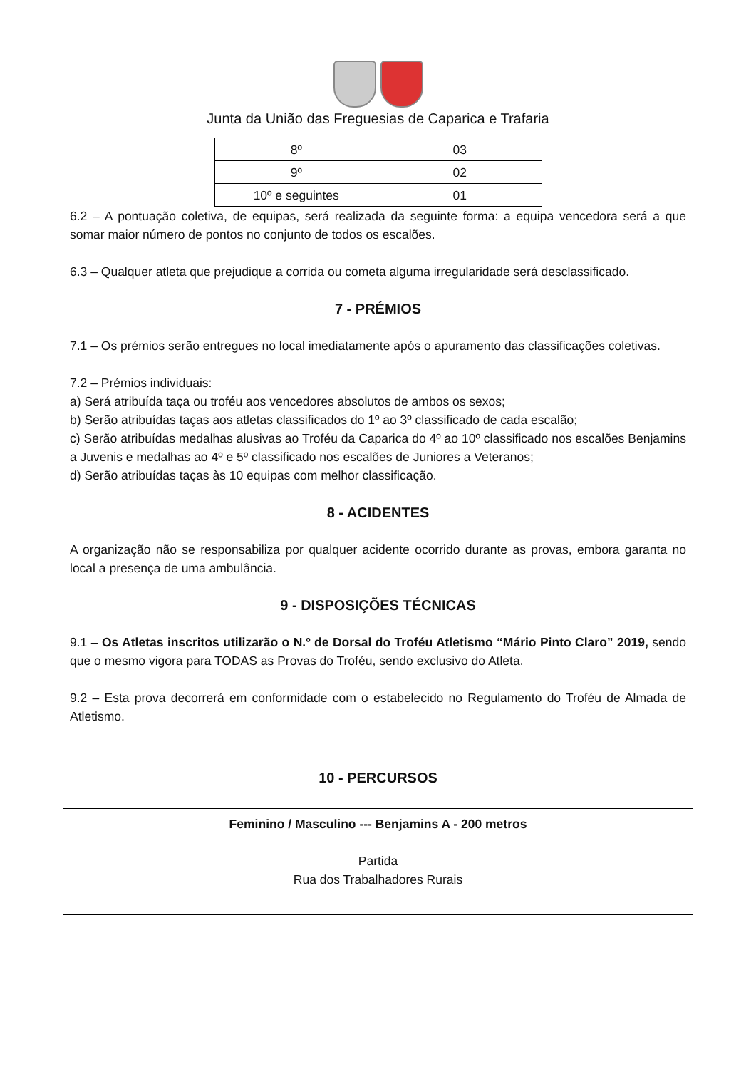Junta da União das Freguesias de Caparica e Trafaria
| 8º | 03 |
| 9º | 02 |
| 10º e seguintes | 01 |
6.2 – A pontuação coletiva, de equipas, será realizada da seguinte forma: a equipa vencedora será a que somar maior número de pontos no conjunto de todos os escalões.
6.3 – Qualquer atleta que prejudique a corrida ou cometa alguma irregularidade será desclassificado.
7 - PRÉMIOS
7.1 – Os prémios serão entregues no local imediatamente após o apuramento das classificações coletivas.
7.2 – Prémios individuais:
a) Será atribuída taça ou troféu aos vencedores absolutos de ambos os sexos;
b) Serão atribuídas taças aos atletas classificados do 1º ao 3º classificado de cada escalão;
c) Serão atribuídas medalhas alusivas ao Troféu da Caparica do 4º ao 10º classificado nos escalões Benjamins a Juvenis e medalhas ao 4º e 5º classificado nos escalões de Juniores a Veteranos;
d) Serão atribuídas taças às 10 equipas com melhor classificação.
8 - ACIDENTES
A organização não se responsabiliza por qualquer acidente ocorrido durante as provas, embora garanta no local a presença de uma ambulância.
9 - DISPOSIÇÕES TÉCNICAS
9.1 – Os Atletas inscritos utilizarão o N.º de Dorsal do Troféu Atletismo “Mário Pinto Claro” 2019, sendo que o mesmo vigora para TODAS as Provas do Troféu, sendo exclusivo do Atleta.
9.2 – Esta prova decorrerá em conformidade com o estabelecido no Regulamento do Troféu de Almada de Atletismo.
10 - PERCURSOS
Feminino / Masculino --- Benjamins A - 200 metros
Partida
Rua dos Trabalhadores Rurais